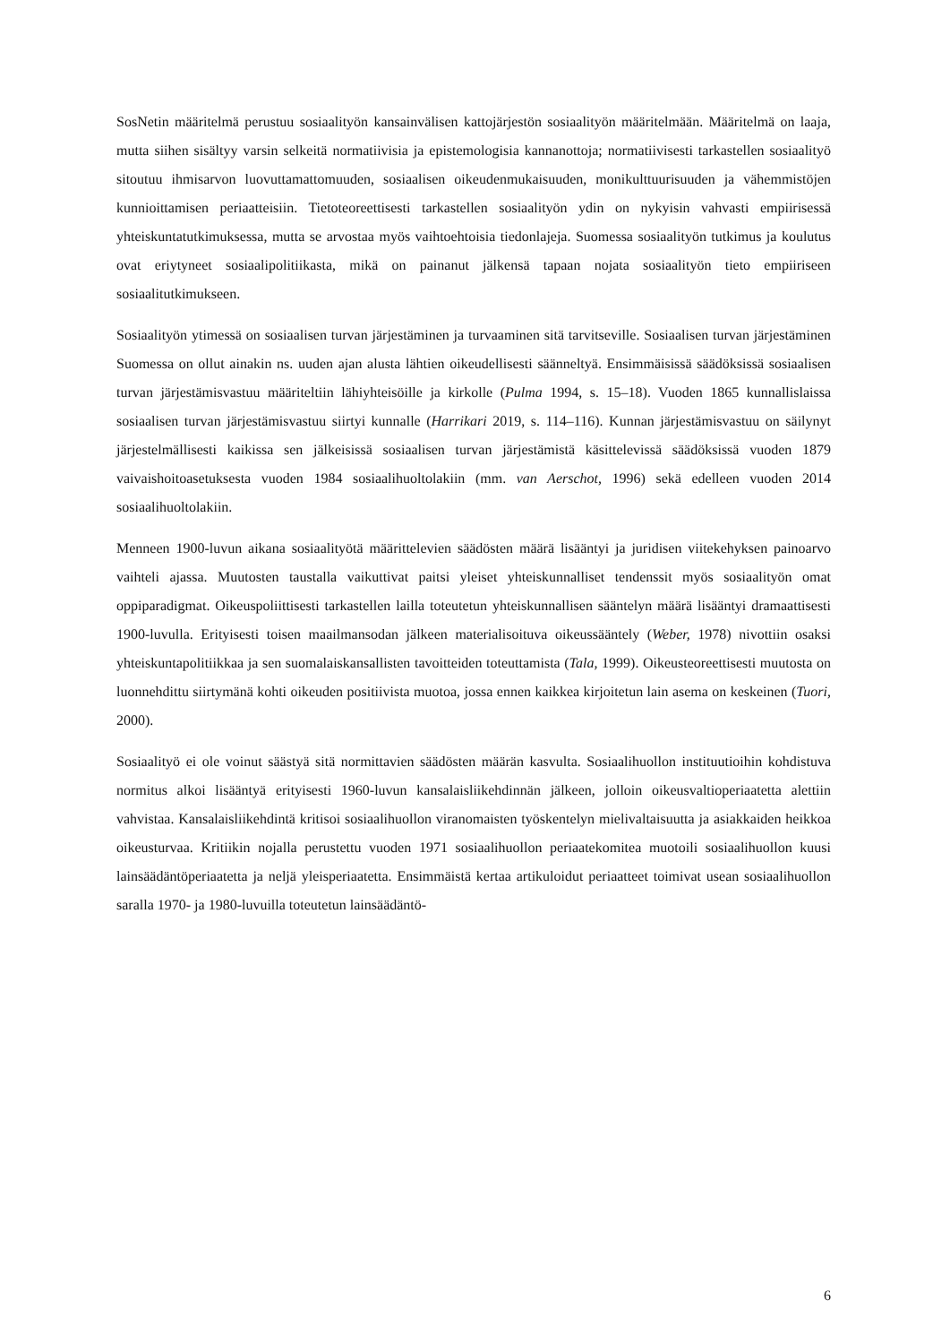SosNetin määritelmä perustuu sosiaalityön kansainvälisen kattojärjestön sosiaalityön määritelmään. Määritelmä on laaja, mutta siihen sisältyy varsin selkeitä normatiivisia ja epistemologisia kannanottoja; normatiivisesti tarkastellen sosiaalityö sitoutuu ihmisarvon luovuttamattomuuden, sosiaalisen oikeudenmukaisuuden, monikulttuurisuuden ja vähemmistöjen kunnioittamisen periaatteisiin. Tietoteoreettisesti tarkastellen sosiaalityön ydin on nykyisin vahvasti empiirisessä yhteiskuntatutkimuksessa, mutta se arvostaa myös vaihtoehtoisia tiedonlajeja. Suomessa sosiaalityön tutkimus ja koulutus ovat eriytyneet sosiaalipolitiikasta, mikä on painanut jälkensä tapaan nojata sosiaalityön tieto empiiriseen sosiaalitutkimukseen.
Sosiaalityön ytimessä on sosiaalisen turvan järjestäminen ja turvaaminen sitä tarvitseville. Sosiaalisen turvan järjestäminen Suomessa on ollut ainakin ns. uuden ajan alusta lähtien oikeudellisesti säänneltyä. Ensimmäisissä säädöksissä sosiaalisen turvan järjestämisvastuu määriteltiin lähiyhteisöille ja kirkolle (Pulma 1994, s. 15–18). Vuoden 1865 kunnallislaissa sosiaalisen turvan järjestämisvastuu siirtyi kunnalle (Harrikari 2019, s. 114–116). Kunnan järjestämisvastuu on säilynyt järjestelmällisesti kaikissa sen jälkeisissä sosiaalisen turvan järjestämistä käsittelevissä säädöksissä vuoden 1879 vaivaishoitoasetuksesta vuoden 1984 sosiaalihuoltolakiin (mm. van Aerschot, 1996) sekä edelleen vuoden 2014 sosiaalihuoltolakiin.
Menneen 1900-luvun aikana sosiaalityötä määrittelevien säädösten määrä lisääntyi ja juridisen viitekehyksen painoarvo vaihteli ajassa. Muutosten taustalla vaikuttivat paitsi yleiset yhteiskunnalliset tendenssit myös sosiaalityön omat oppiparadigmat. Oikeuspoliittisesti tarkastellen lailla toteutetun yhteiskunnallisen sääntelyn määrä lisääntyi dramaattisesti 1900-luvulla. Erityisesti toisen maailmansodan jälkeen materialisoituva oikeussääntely (Weber, 1978) nivottiin osaksi yhteiskuntapolitiikkaa ja sen suomalaiskansallisten tavoitteiden toteuttamista (Tala, 1999). Oikeusteoreettisesti muutosta on luonnehdittu siirtymänä kohti oikeuden positiivista muotoa, jossa ennen kaikkea kirjoitetun lain asema on keskeinen (Tuori, 2000).
Sosiaalityö ei ole voinut säästyä sitä normittavien säädösten määrän kasvulta. Sosiaalihuollon instituutioihin kohdistuva normitus alkoi lisääntyä erityisesti 1960-luvun kansalaisliikehdinnän jälkeen, jolloin oikeusvaltioperiaatetta alettiin vahvistaa. Kansalaisliikehdintä kritisoi sosiaalihuollon viranomaisten työskentelyn mielivaltaisuutta ja asiakkaiden heikkoa oikeusturvaa. Kritiikin nojalla perustettu vuoden 1971 sosiaalihuollon periaatekomitea muotoili sosiaalihuollon kuusi lainsäädäntöperiaatetta ja neljä yleisperiaatetta. Ensimmäistä kertaa artikuloidut periaatteet toimivat usean sosiaalihuollon saralla 1970- ja 1980-luvuilla toteutetun lainsäädäntö-
6